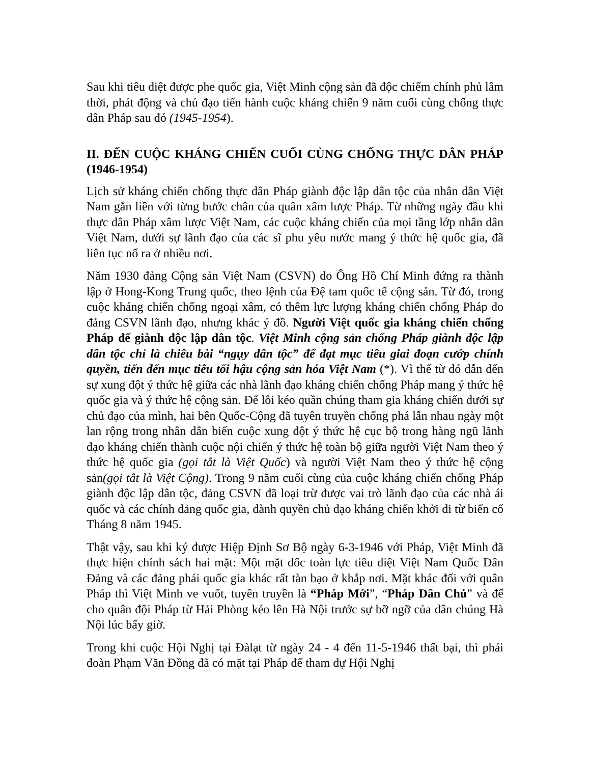Sau khi tiêu diệt được phe quốc gia, Việt Minh cộng sản đã độc chiếm chính phủ lâm thời, phát động và chủ đạo tiến hành cuộc kháng chiến 9 năm cuối cùng chống thực dân Pháp sau đó (1945-1954).
II. ĐẾN CUỘC KHÁNG CHIẾN CUỐI CÙNG CHỐNG THỰC DÂN PHÁP (1946-1954)
Lịch sử kháng chiến chống thực dân Pháp giành độc lập dân tộc của nhân dân Việt Nam gắn liền với từng bước chân của quân xâm lược Pháp. Từ những ngày đầu khi thực dân Pháp xâm lược Việt Nam, các cuộc kháng chiến của mọi tầng lớp nhân dân Việt Nam, dưới sự lãnh đạo của các sĩ phu yêu nước mang ý thức hệ quốc gia, đã liên tục nổ ra ở nhiều nơi.
Năm 1930 đảng Cộng sản Việt Nam (CSVN) do Ông Hồ Chí Minh đứng ra thành lập ở Hong-Kong Trung quốc, theo lệnh của Đệ tam quốc tế cộng sản. Từ đó, trong cuộc kháng chiến chống ngoại xâm, có thêm lực lượng kháng chiến chống Pháp do đảng CSVN lãnh đạo, nhưng khác ý đồ. Người Việt quốc gia kháng chiến chống Pháp để giành độc lập dân tộc. Việt Minh cộng sản chống Pháp giành độc lập dân tộc chỉ là chiêu bài “ngụy dân tộc” để đạt mục tiêu giai đoạn cướp chính quyền, tiến đến mục tiêu tối hậu cộng sản hóa Việt Nam (*). Vì thế từ đó dẫn đến sự xung đột ý thức hệ giữa các nhà lãnh đạo kháng chiến chống Pháp mang ý thức hệ quốc gia và ý thức hệ cộng sản. Để lôi kéo quần chúng tham gia kháng chiến dưới sự chủ đạo của mình, hai bên Quốc-Cộng đã tuyên truyền chống phá lẫn nhau ngày một lan rộng trong nhân dân biến cuộc xung đột ý thức hệ cục bộ trong hàng ngũ lãnh đạo kháng chiến thành cuộc nội chiến ý thức hệ toàn bộ giữa người Việt Nam theo ý thức hệ quốc gia (gọi tắt là Việt Quốc) và người Việt Nam theo ý thức hệ cộng sản(gọi tắt là Việt Cộng). Trong 9 năm cuối cùng của cuộc kháng chiến chống Pháp giành độc lập dân tộc, đảng CSVN đã loại trừ được vai trò lãnh đạo của các nhà ái quốc và các chính đảng quốc gia, dành quyền chủ đạo kháng chiến khởi đi từ biến cố Tháng 8 năm 1945.
Thật vậy, sau khi ký được Hiệp Định Sơ Bộ ngày 6-3-1946 với Pháp, Việt Minh đã thực hiện chính sách hai mặt: Một mặt dốc toàn lực tiêu diệt Việt Nam Quốc Dân Đảng và các đảng phái quốc gia khác rất tàn bạo ở khắp nơi. Mặt khác đối với quân Pháp thì Việt Minh ve vuốt, tuyên truyền là “Pháp Mới”, “Pháp Dân Chủ” và để cho quân đội Pháp từ Hải Phòng kéo lên Hà Nội trước sự bỡ ngỡ của dân chúng Hà Nội lúc bấy giờ.
Trong khi cuộc Hội Nghị tại Đàlạt từ ngày 24 - 4 đến 11-5-1946 thất bại, thì phái đoàn Phạm Văn Đồng đã có mặt tại Pháp để tham dự Hội Nghị